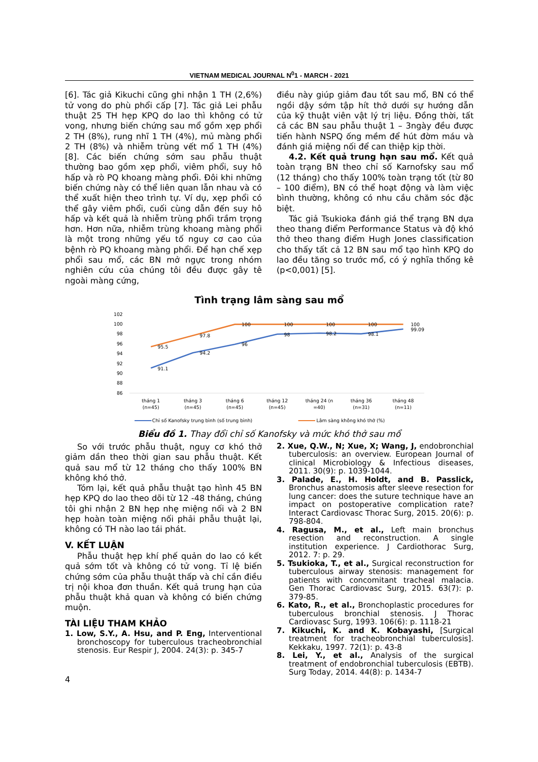VIETNAM MEDICAL JOURNAL N<sup>0</sup>1 - MARCH - 2021
[6]. Tác giả Kikuchi cũng ghi nhận 1 TH (2,6%) tử vong do phù phổi cấp [7]. Tác giả Lei phẫu thuật 25 TH hẹp KPQ do lao thì không có tử vong, nhưng biến chứng sau mổ gồm xẹp phổi 2 TH (8%), rung nhĩ 1 TH (4%), mủ màng phổi 2 TH (8%) và nhiễm trùng vết mổ 1 TH (4%) [8]. Các biến chứng sớm sau phẫu thuật thường bao gồm xẹp phổi, viêm phổi, suy hô hấp và rò PQ khoang màng phổi. Đôi khi những biến chứng này có thể liên quan lẫn nhau và có thể xuất hiện theo trình tự. Ví dụ, xẹp phổi có thể gây viêm phổi, cuối cùng dẫn đến suy hô hấp và kết quả là nhiễm trùng phổi trầm trọng hơn. Hơn nữa, nhiễm trùng khoang màng phổi là một trong những yếu tố nguy cơ cao của bệnh rò PQ khoang màng phổi. Để hạn chế xẹp phổi sau mổ, các BN mở ngực trong nhóm nghiên cứu của chúng tôi đều được gây tê ngoài màng cứng,
điều này giúp giảm đau tốt sau mổ, BN có thể ngồi dậy sớm tập hít thở dưới sự hướng dẫn của kỹ thuật viên vật lý trị liệu. Đồng thời, tất cả các BN sau phẫu thuật 1 – 3ngày đều được tiến hành NSPQ ống mềm để hút đờm máu và đánh giá miệng nối để can thiệp kịp thời.
4.2. Kết quả trung hạn sau mổ. Kết quả toàn trạng BN theo chỉ số Karnofsky sau mổ (12 tháng) cho thấy 100% toàn trạng tốt (từ 80 – 100 điểm), BN có thể hoạt động và làm việc bình thường, không có nhu cầu chăm sóc đặc biệt.
Tác giả Tsukioka đánh giá thể trạng BN dựa theo thang điểm Performance Status và độ khó thở theo thang điểm Hugh Jones classification cho thấy tất cả 12 BN sau mổ tạo hình KPQ do lao đều tăng so trước mổ, có ý nghĩa thống kê (p<0,001) [5].
Tình trạng lâm sàng sau mổ
102
100
98
96
94
92
90
88
86
95.5
97.8
100
100
100
100
100
91.1
94.2
96
98
98.2
98.1
99.09
tháng 1
(n=45)
tháng 3
(n=45)
tháng 6
(n=45)
tháng 12
(n=45)
tháng 24 (n
=40)
tháng 36
(n=31)
tháng 48
(n=11)
Chỉ số Kanofsky trung bình (số trung bình)
Lâm sàng không khó thở (%)
Biểu đồ 1. Thay đổi chỉ số Kanofsky và mức khó thở sau mổ
So với trước phẫu thuật, nguy cơ khó thở giảm dần theo thời gian sau phẫu thuật. Kết quả sau mổ từ 12 tháng cho thấy 100% BN không khó thở.
Tóm lại, kết quả phẫu thuật tạo hình 45 BN hẹp KPQ do lao theo dõi từ 12 -48 tháng, chúng tôi ghi nhận 2 BN hẹp nhẹ miệng nối và 2 BN hẹp hoàn toàn miệng nối phải phẫu thuật lại, không có TH nào lao tái phát.
V. KẾT LUẬN
Phẫu thuật hẹp khí phế quản do lao có kết quả sớm tốt và không có tử vong. Tỉ lệ biến chứng sớm của phẫu thuật thấp và chỉ cần điều trị nội khoa đơn thuần. Kết quả trung hạn của phẫu thuật khả quan và không có biến chứng muộn.
TÀI LIỆU THAM KHẢO
1. Low, S.Y., A. Hsu, and P. Eng, Interventional bronchoscopy for tuberculous tracheobronchial stenosis. Eur Respir J, 2004. 24(3): p. 345-7
2. Xue, Q.W., N; Xue, X; Wang, J, endobronchial tuberculosis: an overview. European Journal of clinical Microbiology & Infectious diseases, 2011. 30(9): p. 1039-1044.
3. Palade, E., H. Holdt, and B. Passlick, Bronchus anastomosis after sleeve resection for lung cancer: does the suture technique have an impact on postoperative complication rate? Interact Cardiovasc Thorac Surg, 2015. 20(6): p. 798-804.
4. Ragusa, M., et al., Left main bronchus resection and reconstruction. A single institution experience. J Cardiothorac Surg, 2012. 7: p. 29.
5. Tsukioka, T., et al., Surgical reconstruction for tuberculous airway stenosis: management for patients with concomitant tracheal malacia. Gen Thorac Cardiovasc Surg, 2015. 63(7): p. 379-85.
6. Kato, R., et al., Bronchoplastic procedures for tuberculous bronchial stenosis. J Thorac Cardiovasc Surg, 1993. 106(6): p. 1118-21
7. Kikuchi, K. and K. Kobayashi, [Surgical treatment for tracheobronchial tuberculosis]. Kekkaku, 1997. 72(1): p. 43-8
8. Lei, Y., et al., Analysis of the surgical treatment of endobronchial tuberculosis (EBTB). Surg Today, 2014. 44(8): p. 1434-7
4